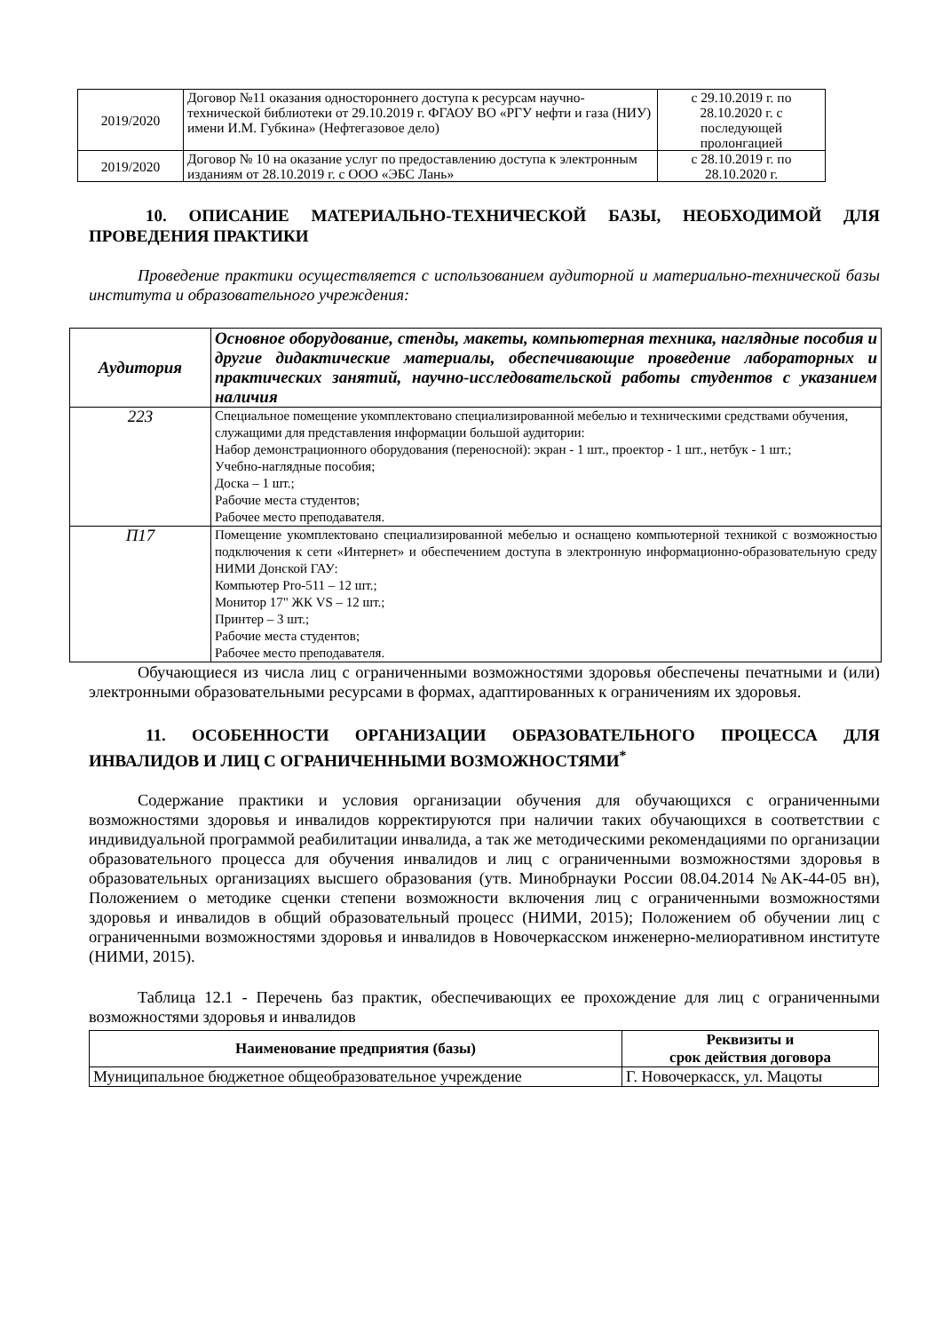| 2019/2020 | Договор №11 оказания одностороннего доступа к ресурсам научно-технической библиотеки от 29.10.2019 г. ФГАОУ ВО «РГУ нефти и газа (НИУ) имени И.М. Губкина» (Нефтегазовое дело) | с 29.10.2019 г. по 28.10.2020 г. с последующей пролонгацией |
| 2019/2020 | Договор № 10 на оказание услуг по предоставлению доступа к электронным изданиям от 28.10.2019 г. с ООО «ЭБС Лань» | с 28.10.2019 г. по 28.10.2020 г. |
10. ОПИСАНИЕ МАТЕРИАЛЬНО-ТЕХНИЧЕСКОЙ БАЗЫ, НЕОБХОДИМОЙ ДЛЯ ПРОВЕДЕНИЯ ПРАКТИКИ
Проведение практики осуществляется с использованием аудиторной и материально-технической базы института и образовательного учреждения:
| Аудитория | Основное оборудование, стенды, макеты, компьютерная техника, наглядные пособия и другие дидактические материалы, обеспечивающие проведение лабораторных и практических занятий, научно-исследовательской работы студентов с указанием наличия |
| --- | --- |
| 223 | Специальное помещение укомплектовано специализированной мебелью и техническими средствами обучения, служащими для представления информации большой аудитории: Набор демонстрационного оборудования (переносной): экран - 1 шт., проектор - 1 шт., нетбук - 1 шт.; Учебно-наглядные пособия; Доска – 1 шт.; Рабочие места студентов; Рабочее место преподавателя. |
| П17 | Помещение укомплектовано специализированной мебелью и оснащено компьютерной техникой с возможностью подключения к сети «Интернет» и обеспечением доступа в электронную информационно-образовательную среду НИМИ Донской ГАУ: Компьютер Pro-511 – 12 шт.; Монитор 17" ЖК VS – 12 шт.; Принтер – 3 шт.; Рабочие места студентов; Рабочее место преподавателя. |
Обучающиеся из числа лиц с ограниченными возможностями здоровья обеспечены печатными и (или) электронными образовательными ресурсами в формах, адаптированных к ограничениям их здоровья.
11. ОСОБЕННОСТИ ОРГАНИЗАЦИИ ОБРАЗОВАТЕЛЬНОГО ПРОЦЕССА ДЛЯ ИНВАЛИДОВ И ЛИЦ С ОГРАНИЧЕННЫМИ ВОЗМОЖНОСТЯМИ<sup>*</sup>
Содержание практики и условия организации обучения для обучающихся с ограниченными возможностями здоровья и инвалидов корректируются при наличии таких обучающихся в соответствии с индивидуальной программой реабилитации инвалида, а так же методическими рекомендациями по организации образовательного процесса для обучения инвалидов и лиц с ограниченными возможностями здоровья в образовательных организациях высшего образования (утв. Минобрнауки России 08.04.2014 №АК-44-05 вн), Положением о методике сценки степени возможности включения лиц с ограниченными возможностями здоровья и инвалидов в общий образовательный процесс (НИМИ, 2015); Положением об обучении лиц с ограниченными возможностями здоровья и инвалидов в Новочеркасском инженерно-мелиоративном институте (НИМИ, 2015).
Таблица 12.1 - Перечень баз практик, обеспечивающих ее прохождение для лиц с ограниченными возможностями здоровья и инвалидов
| Наименование предприятия (базы) | Реквизиты и срок действия договора |
| --- | --- |
| Муниципальное бюджетное общеобразовательное учреждение | Г. Новочеркасск, ул. Мацоты |